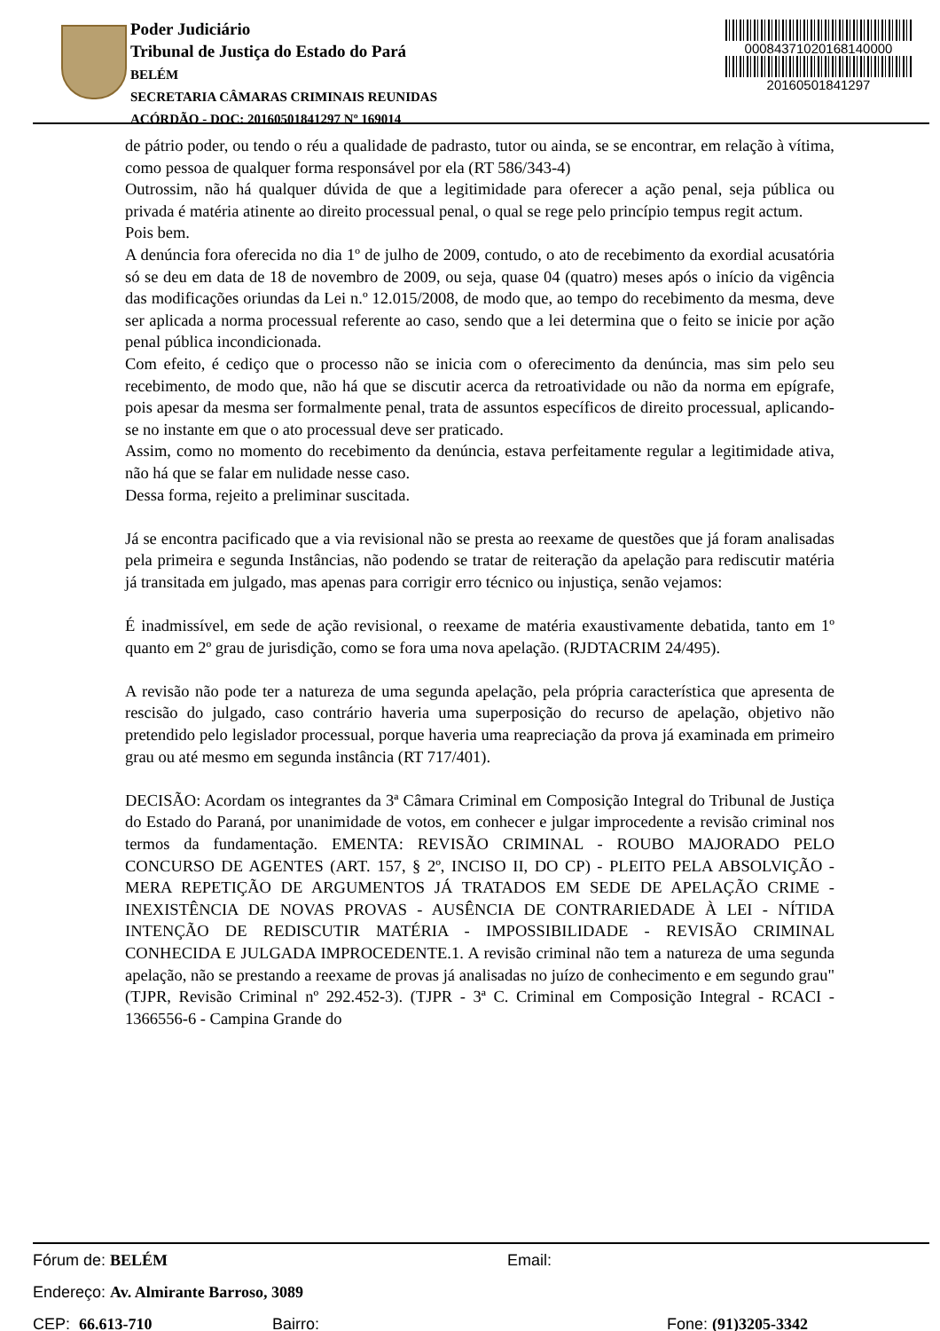Poder Judiciário
Tribunal de Justiça do Estado do Pará
BELÉM
SECRETARIA CÂMARAS CRIMINAIS REUNIDAS
ACÓRDÃO - DOC: 20160501841297 Nº 169014
00084371020168140000
20160501841297
de pátrio poder, ou tendo o réu a qualidade de padrasto, tutor ou ainda, se se encontrar, em relação à vítima, como pessoa de qualquer forma responsável por ela (RT 586/343-4)
Outrossim, não há qualquer dúvida de que a legitimidade para oferecer a ação penal, seja pública ou privada é matéria atinente ao direito processual penal, o qual se rege pelo princípio tempus regit actum.
Pois bem.
A denúncia fora oferecida no dia 1º de julho de 2009, contudo, o ato de recebimento da exordial acusatória só se deu em data de 18 de novembro de 2009, ou seja, quase 04 (quatro) meses após o início da vigência das modificações oriundas da Lei n.º 12.015/2008, de modo que, ao tempo do recebimento da mesma, deve ser aplicada a norma processual referente ao caso, sendo que a lei determina que o feito se inicie por ação penal pública incondicionada.
Com efeito, é cediço que o processo não se inicia com o oferecimento da denúncia, mas sim pelo seu recebimento, de modo que, não há que se discutir acerca da retroatividade ou não da norma em epígrafe, pois apesar da mesma ser formalmente penal, trata de assuntos específicos de direito processual, aplicando-se no instante em que o ato processual deve ser praticado.
Assim, como no momento do recebimento da denúncia, estava perfeitamente regular a legitimidade ativa, não há que se falar em nulidade nesse caso.
Dessa forma, rejeito a preliminar suscitada.
Já se encontra pacificado que a via revisional não se presta ao reexame de questões que já foram analisadas pela primeira e segunda Instâncias, não podendo se tratar de reiteração da apelação para rediscutir matéria já transitada em julgado, mas apenas para corrigir erro técnico ou injustiça, senão vejamos:
É inadmissível, em sede de ação revisional, o reexame de matéria exaustivamente debatida, tanto em 1º quanto em 2º grau de jurisdição, como se fora uma nova apelação. (RJDTACRIM 24/495).
A revisão não pode ter a natureza de uma segunda apelação, pela própria característica que apresenta de rescisão do julgado, caso contrário haveria uma superposição do recurso de apelação, objetivo não pretendido pelo legislador processual, porque haveria uma reapreciação da prova já examinada em primeiro grau ou até mesmo em segunda instância (RT 717/401).
DECISÃO: Acordam os integrantes da 3ª Câmara Criminal em Composição Integral do Tribunal de Justiça do Estado do Paraná, por unanimidade de votos, em conhecer e julgar improcedente a revisão criminal nos termos da fundamentação. EMENTA: REVISÃO CRIMINAL - ROUBO MAJORADO PELO CONCURSO DE AGENTES (ART. 157, § 2º, INCISO II, DO CP) - PLEITO PELA ABSOLVIÇÃO - MERA REPETIÇÃO DE ARGUMENTOS JÁ TRATADOS EM SEDE DE APELAÇÃO CRIME - INEXISTÊNCIA DE NOVAS PROVAS - AUSÊNCIA DE CONTRARIEDADE À LEI - NÍTIDA INTENÇÃO DE REDISCUTIR MATÉRIA - IMPOSSIBILIDADE - REVISÃO CRIMINAL CONHECIDA E JULGADA IMPROCEDENTE.1. A revisão criminal não tem a natureza de uma segunda apelação, não se prestando a reexame de provas já analisadas no juízo de conhecimento e em segundo grau" (TJPR, Revisão Criminal nº 292.452-3). (TJPR - 3ª C. Criminal em Composição Integral - RCACI - 1366556-6 - Campina Grande do
Fórum de: BELÉM Email:
Endereço: Av. Almirante Barroso, 3089
CEP: 66.613-710 Bairro: Fone: (91)3205-3342